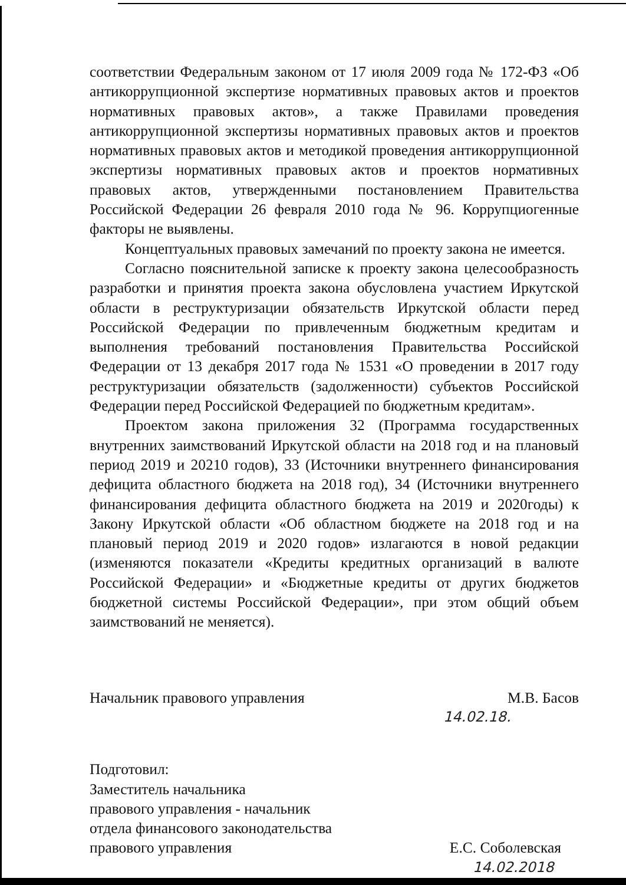соответствии Федеральным законом от 17 июля 2009 года № 172-ФЗ «Об антикоррупционной экспертизе нормативных правовых актов и проектов нормативных правовых актов», а также Правилами проведения антикоррупционной экспертизы нормативных правовых актов и проектов нормативных правовых актов и методикой проведения антикоррупционной экспертизы нормативных правовых актов и проектов нормативных правовых актов, утвержденными постановлением Правительства Российской Федерации 26 февраля 2010 года № 96. Коррупциогенные факторы не выявлены.
Концептуальных правовых замечаний по проекту закона не имеется.
Согласно пояснительной записке к проекту закона целесообразность разработки и принятия проекта закона обусловлена участием Иркутской области в реструктуризации обязательств Иркутской области перед Российской Федерации по привлеченным бюджетным кредитам и выполнения требований постановления Правительства Российской Федерации от 13 декабря 2017 года № 1531 «О проведении в 2017 году реструктуризации обязательств (задолженности) субъектов Российской Федерации перед Российской Федерацией по бюджетным кредитам».
Проектом закона приложения 32 (Программа государственных внутренних заимствований Иркутской области на 2018 год и на плановый период 2019 и 20210 годов), 33 (Источники внутреннего финансирования дефицита областного бюджета на 2018 год), 34 (Источники внутреннего финансирования дефицита областного бюджета на 2019 и 2020годы) к Закону Иркутской области «Об областном бюджете на 2018 год и на плановый период 2019 и 2020 годов» излагаются в новой редакции (изменяются показатели «Кредиты кредитных организаций в валюте Российской Федерации» и «Бюджетные кредиты от других бюджетов бюджетной системы Российской Федерации», при этом общий объем заимствований не меняется).
Начальник правового управления М.В. Басов
14.02.18.
Подготовил:
Заместитель начальника
правового управления - начальник
отдела финансового законодательства
правового управления Е.С. Соболевская
14.02.2018